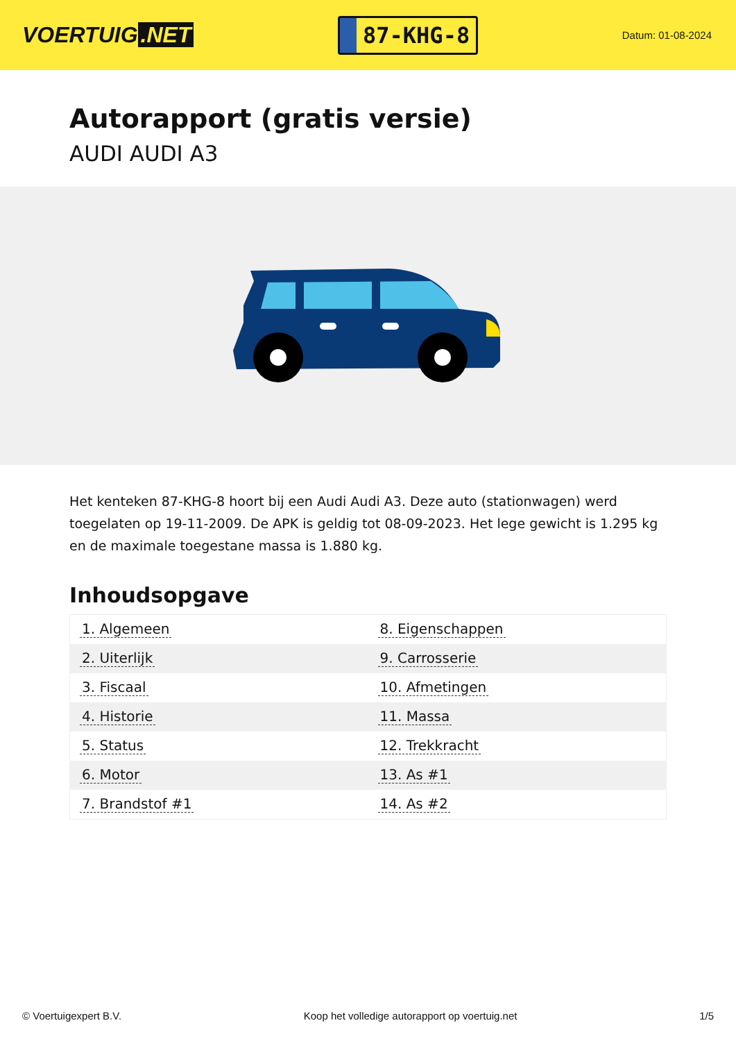VOERTUIG.NET
87-KHG-8
Datum: 01-08-2024
Autorapport (gratis versie)
AUDI AUDI A3
Het kenteken 87-KHG-8 hoort bij een Audi Audi A3. Deze auto (stationwagen) werd toegelaten op 19-11-2009. De APK is geldig tot 08-09-2023. Het lege gewicht is 1.295 kg en de maximale toegestane massa is 1.880 kg.
Inhoudsopgave
| 1. Algemeen | 8. Eigenschappen |
| 2. Uiterlijk | 9. Carrosserie |
| 3. Fiscaal | 10. Afmetingen |
| 4. Historie | 11. Massa |
| 5. Status | 12. Trekkracht |
| 6. Motor | 13. As #1 |
| 7. Brandstof #1 | 14. As #2 |
© Voertuigexpert B.V. Koop het volledige autorapport op voertuig.net 1/5